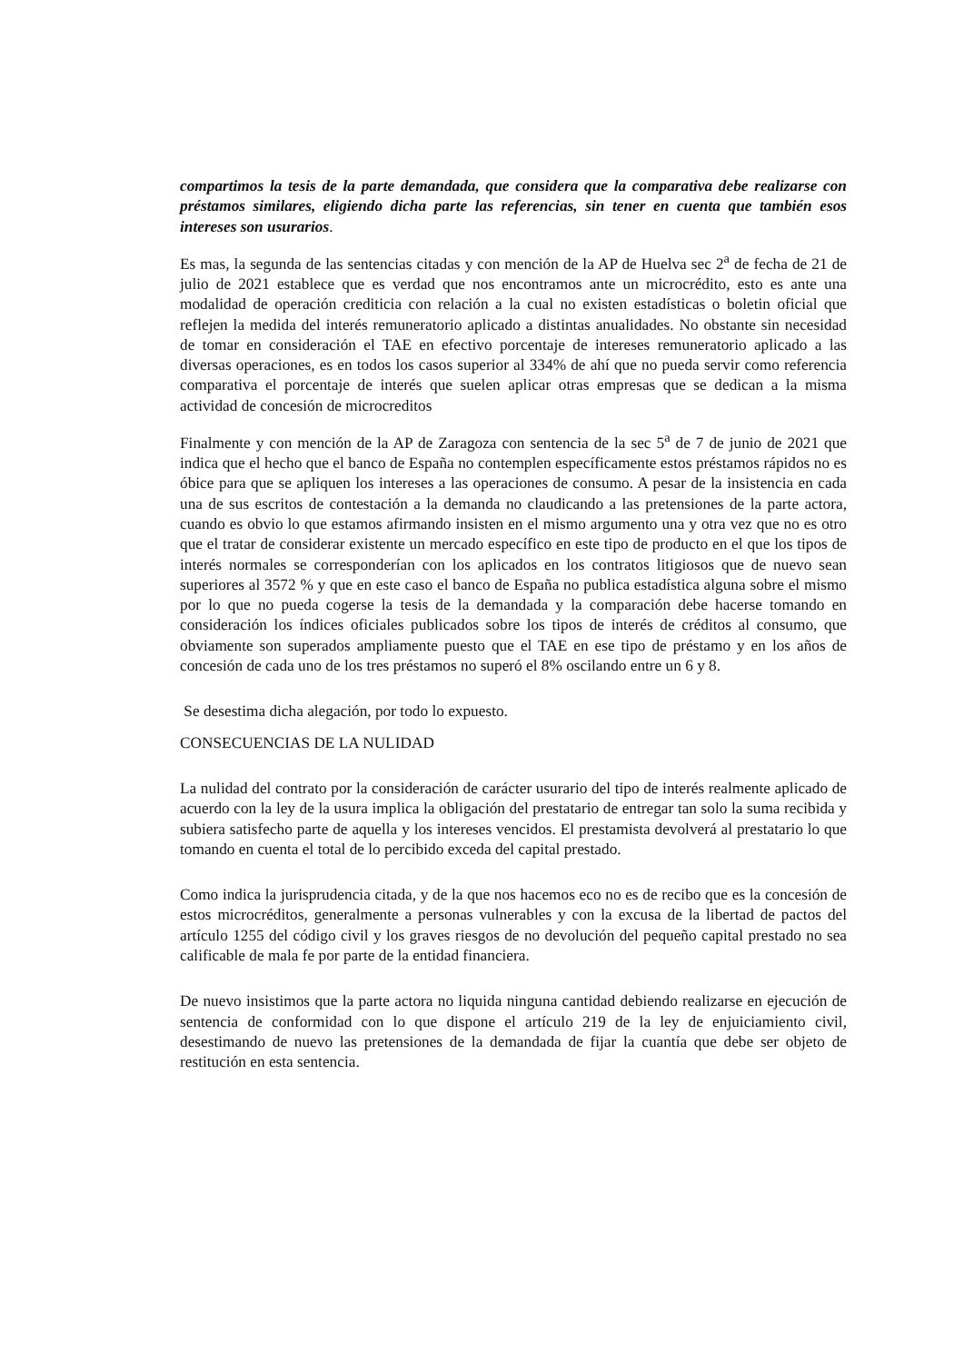compartimos la tesis de la parte demandada, que considera que la comparativa debe realizarse con préstamos similares, eligiendo dicha parte las referencias, sin tener en cuenta que también esos intereses son usurarios.
Es mas, la segunda de las sentencias citadas y con mención de la AP de Huelva sec 2<sup>a</sup> de fecha de 21 de julio de 2021 establece que es verdad que nos encontramos ante un microcrédito, esto es ante una modalidad de operación crediticia con relación a la cual no existen estadísticas o boletin oficial que reflejen la medida del interés remuneratorio aplicado a distintas anualidades. No obstante sin necesidad de tomar en consideración el TAE en efectivo porcentaje de intereses remuneratorio aplicado a las diversas operaciones, es en todos los casos superior al 334% de ahí que no pueda servir como referencia comparativa el porcentaje de interés que suelen aplicar otras empresas que se dedican a la misma actividad de concesión de microcreditos
Finalmente y con mención de la AP de Zaragoza con sentencia de la sec 5<sup>a</sup> de 7 de junio de 2021 que indica que el hecho que el banco de España no contemplen específicamente estos préstamos rápidos no es óbice para que se apliquen los intereses a las operaciones de consumo. A pesar de la insistencia en cada una de sus escritos de contestación a la demanda no claudicando a las pretensiones de la parte actora, cuando es obvio lo que estamos afirmando insisten en el mismo argumento una y otra vez que no es otro que el tratar de considerar existente un mercado específico en este tipo de producto en el que los tipos de interés normales se corresponderían con los aplicados en los contratos litigiosos que de nuevo sean superiores al 3572 % y que en este caso el banco de España no publica estadística alguna sobre el mismo por lo que no pueda cogerse la tesis de la demandada y la comparación debe hacerse tomando en consideración los índices oficiales publicados sobre los tipos de interés de créditos al consumo, que obviamente son superados ampliamente puesto que el TAE en ese tipo de préstamo y en los años de concesión de cada uno de los tres préstamos no superó el 8% oscilando entre un 6 y 8.
Se desestima dicha alegación, por todo lo expuesto.
CONSECUENCIAS DE LA NULIDAD
La nulidad del contrato por la consideración de carácter usurario del tipo de interés realmente aplicado de acuerdo con la ley de la usura implica la obligación del prestatario de entregar tan solo la suma recibida y subiera satisfecho parte de aquella y los intereses vencidos. El prestamista devolverá al prestatario lo que tomando en cuenta el total de lo percibido exceda del capital prestado.
Como indica la jurisprudencia citada, y de la que nos hacemos eco no es de recibo que es la concesión de estos microcréditos, generalmente a personas vulnerables y con la excusa de la libertad de pactos del artículo 1255 del código civil y los graves riesgos de no devolución del pequeño capital prestado no sea calificable de mala fe por parte de la entidad financiera.
De nuevo insistimos que la parte actora no liquida ninguna cantidad debiendo realizarse en ejecución de sentencia de conformidad con lo que dispone el artículo 219 de la ley de enjuiciamiento civil, desestimando de nuevo las pretensiones de la demandada de fijar la cuantía que debe ser objeto de restitución en esta sentencia.